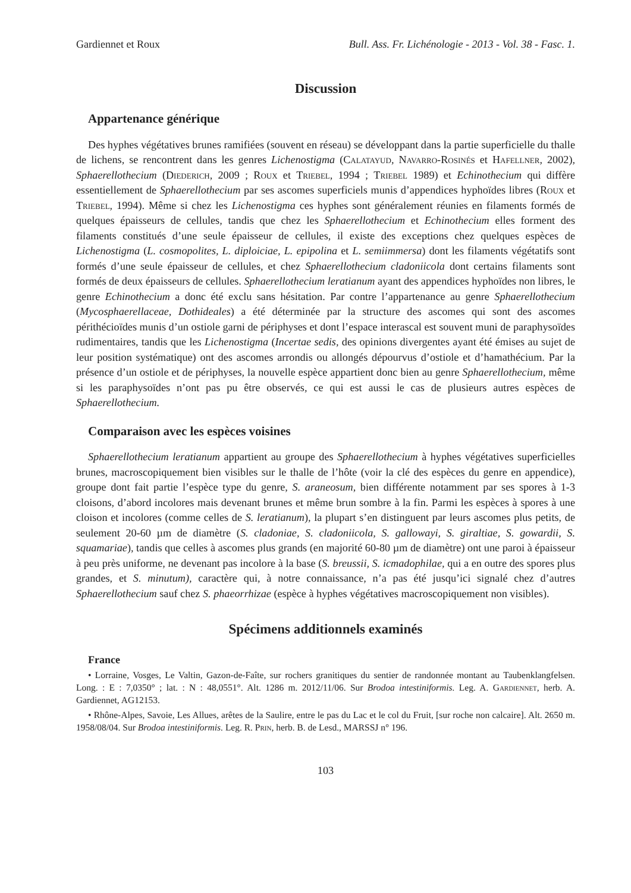Gardiennet et Roux Bull. Ass. Fr. Lichénologie - 2013 - Vol. 38 - Fasc. 1.
Discussion
Appartenance générique
Des hyphes végétatives brunes ramifiées (souvent en réseau) se développant dans la partie superficielle du thalle de lichens, se rencontrent dans les genres Lichenostigma (Calatayud, Navarro-Rosinés et Hafellner, 2002), Sphaerellothecium (Diederich, 2009 ; Roux et Triebel, 1994 ; Triebel 1989) et Echinothecium qui diffère essentiellement de Sphaerellothecium par ses ascomes superficiels munis d’appendices hyphoïdes libres (Roux et Triebel, 1994). Même si chez les Lichenostigma ces hyphes sont généralement réunies en filaments formés de quelques épaisseurs de cellules, tandis que chez les Sphaerellothecium et Echinothecium elles forment des filaments constitués d’une seule épaisseur de cellules, il existe des exceptions chez quelques espèces de Lichenostigma (L. cosmopolites, L. diploiciae, L. epipolina et L. semiimmersa) dont les filaments végétatifs sont formés d’une seule épaisseur de cellules, et chez Sphaerellothecium cladoniicola dont certains filaments sont formés de deux épaisseurs de cellules. Sphaerellothecium leratianum ayant des appendices hyphoïdes non libres, le genre Echinothecium a donc été exclu sans hésitation. Par contre l’appartenance au genre Sphaerellothecium (Mycosphaerellaceae, Dothideales) a été déterminée par la structure des ascomes qui sont des ascomes périthécioïdes munis d’un ostiole garni de périphyses et dont l’espace interascal est souvent muni de paraphysoïdes rudimentaires, tandis que les Lichenostigma (Incertae sedis, des opinions divergentes ayant été émises au sujet de leur position systématique) ont des ascomes arrondis ou allongés dépourvus d’ostiole et d’hamathécium. Par la présence d’un ostiole et de périphyses, la nouvelle espèce appartient donc bien au genre Sphaerellothecium, même si les paraphysoïdes n’ont pas pu être observés, ce qui est aussi le cas de plusieurs autres espèces de Sphaerellothecium.
Comparaison avec les espèces voisines
Sphaerellothecium leratianum appartient au groupe des Sphaerellothecium à hyphes végétatives superficielles brunes, macroscopiquement bien visibles sur le thalle de l’hôte (voir la clé des espèces du genre en appendice), groupe dont fait partie l’espèce type du genre, S. araneosum, bien différente notamment par ses spores à 1-3 cloisons, d’abord incolores mais devenant brunes et même brun sombre à la fin. Parmi les espèces à spores à une cloison et incolores (comme celles de S. leratianum), la plupart s’en distinguent par leurs ascomes plus petits, de seulement 20-60 µm de diamètre (S. cladoniae, S. cladoniicola, S. gallowayi, S. giraltiae, S. gowardii, S. squamariae), tandis que celles à ascomes plus grands (en majorité 60-80 µm de diamètre) ont une paroi à épaisseur à peu près uniforme, ne devenant pas incolore à la base (S. breussii, S. icmadophilae, qui a en outre des spores plus grandes, et S. minutum), caractère qui, à notre connaissance, n’a pas été jusqu’ici signalé chez d’autres Sphaerellothecium sauf chez S. phaeorrhizae (espèce à hyphes végétatives macroscopiquement non visibles).
Spécimens additionnels examinés
France
• Lorraine, Vosges, Le Valtin, Gazon-de-Faîte, sur rochers granitiques du sentier de randonnée montant au Taubenklangfelsen. Long. : E : 7,0350° ; lat. : N : 48,0551°. Alt. 1286 m. 2012/11/06. Sur Brodoa intestiniformis. Leg. A. Gardiennet, herb. A. Gardiennet, AG12153.
• Rhône-Alpes, Savoie, Les Allues, arêtes de la Saulire, entre le pas du Lac et le col du Fruit, [sur roche non calcaire]. Alt. 2650 m. 1958/08/04. Sur Brodoa intestiniformis. Leg. R. Prin, herb. B. de Lesd., MARSSJ n° 196.
103